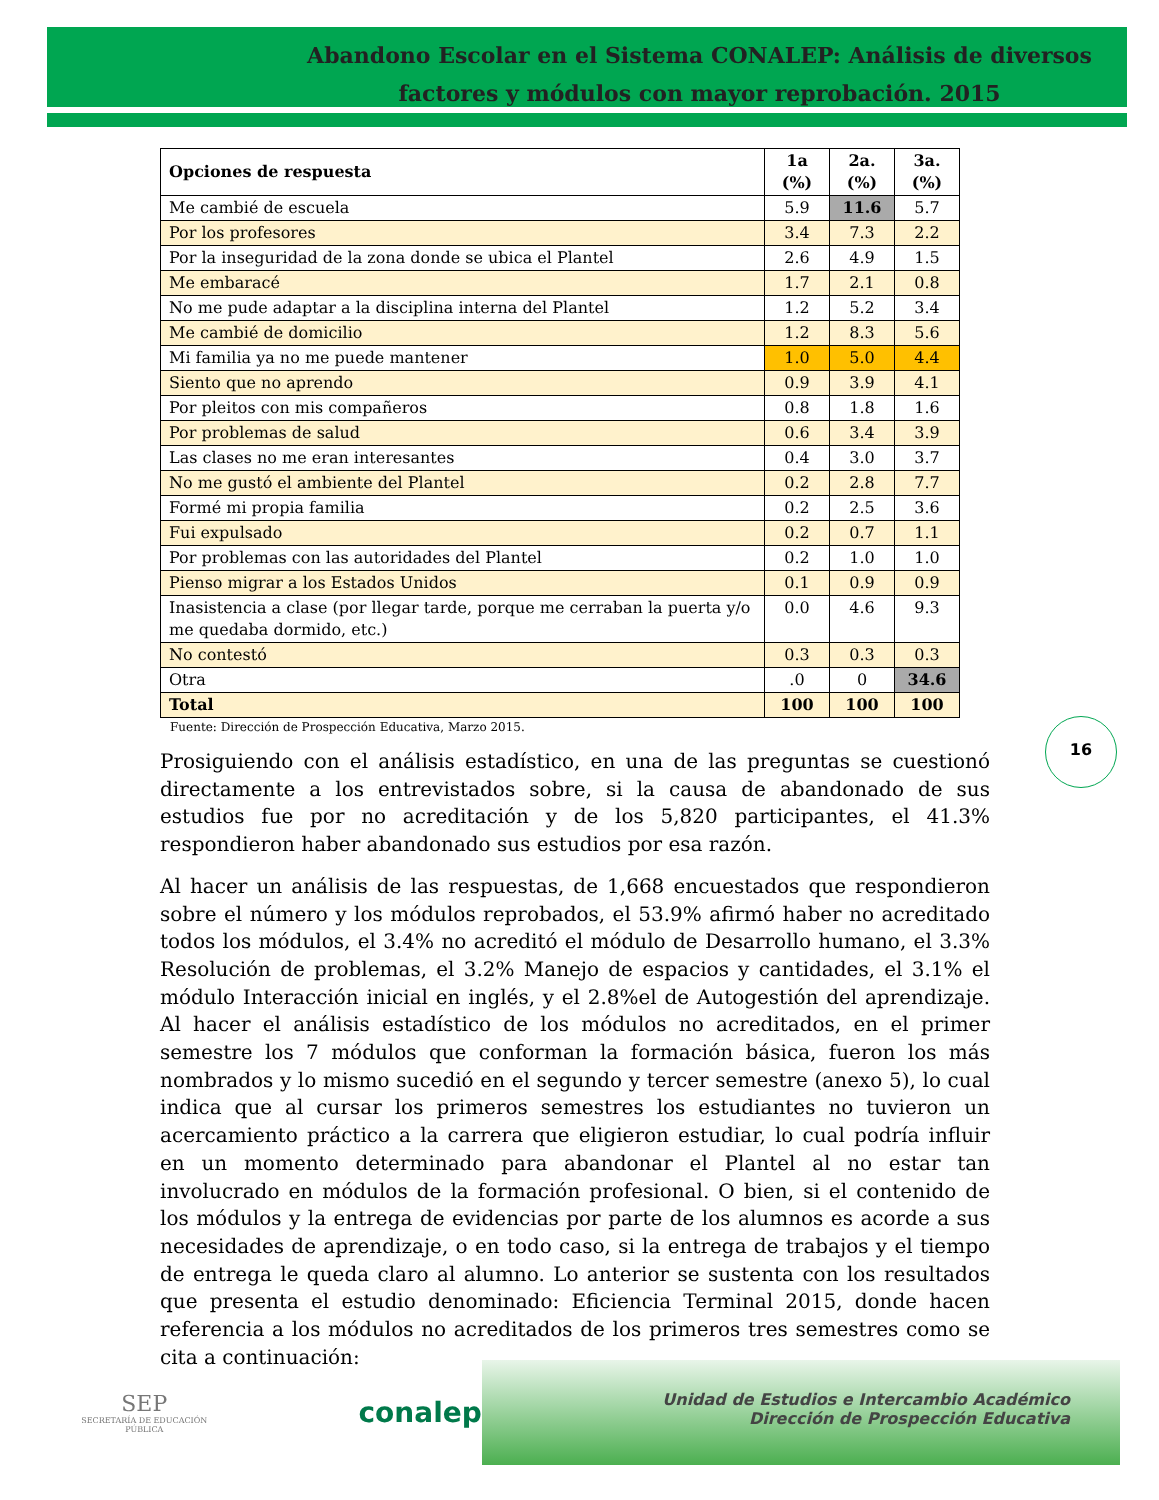Abandono Escolar en el Sistema CONALEP: Análisis de diversos
factores y módulos con mayor reprobación. 2015
| Opciones de respuesta | 1a (%) | 2a. (%) | 3a. (%) |
| --- | --- | --- | --- |
| Me cambié de escuela | 5.9 | 11.6 | 5.7 |
| Por los profesores | 3.4 | 7.3 | 2.2 |
| Por la inseguridad de la zona donde se ubica el Plantel | 2.6 | 4.9 | 1.5 |
| Me embaracé | 1.7 | 2.1 | 0.8 |
| No me pude adaptar a la disciplina interna del Plantel | 1.2 | 5.2 | 3.4 |
| Me cambié de domicilio | 1.2 | 8.3 | 5.6 |
| Mi familia ya no me puede mantener | 1.0 | 5.0 | 4.4 |
| Siento que no aprendo | 0.9 | 3.9 | 4.1 |
| Por pleitos con mis compañeros | 0.8 | 1.8 | 1.6 |
| Por problemas de salud | 0.6 | 3.4 | 3.9 |
| Las clases no me eran interesantes | 0.4 | 3.0 | 3.7 |
| No me gustó el ambiente del Plantel | 0.2 | 2.8 | 7.7 |
| Formé mi propia familia | 0.2 | 2.5 | 3.6 |
| Fui expulsado | 0.2 | 0.7 | 1.1 |
| Por problemas con las autoridades del Plantel | 0.2 | 1.0 | 1.0 |
| Pienso migrar a los Estados Unidos | 0.1 | 0.9 | 0.9 |
| Inasistencia a clase (por llegar tarde, porque me cerraban la puerta y/o me quedaba dormido, etc.) | 0.0 | 4.6 | 9.3 |
| No contestó | 0.3 | 0.3 | 0.3 |
| Otra | .0 | 0 | 34.6 |
| Total | 100 | 100 | 100 |
Fuente: Dirección de Prospección Educativa, Marzo 2015.
16
Prosiguiendo con el análisis estadístico, en una de las preguntas se cuestionó directamente a los entrevistados sobre, si la causa de abandonado de sus estudios fue por no acreditación y de los 5,820 participantes, el 41.3% respondieron haber abandonado sus estudios por esa razón.
Al hacer un análisis de las respuestas, de 1,668 encuestados que respondieron sobre el número y los módulos reprobados, el 53.9% afirmó haber no acreditado todos los módulos, el 3.4% no acreditó el módulo de Desarrollo humano, el 3.3% Resolución de problemas, el 3.2% Manejo de espacios y cantidades, el 3.1% el módulo Interacción inicial en inglés, y el 2.8%el de Autogestión del aprendizaje. Al hacer el análisis estadístico de los módulos no acreditados, en el primer semestre los 7 módulos que conforman la formación básica, fueron los más nombrados y lo mismo sucedió en el segundo y tercer semestre (anexo 5), lo cual indica que al cursar los primeros semestres los estudiantes no tuvieron un acercamiento práctico a la carrera que eligieron estudiar, lo cual podría influir en un momento determinado para abandonar el Plantel al no estar tan involucrado en módulos de la formación profesional. O bien, si el contenido de los módulos y la entrega de evidencias por parte de los alumnos es acorde a sus necesidades de aprendizaje, o en todo caso, si la entrega de trabajos y el tiempo de entrega le queda claro al alumno. Lo anterior se sustenta con los resultados que presenta el estudio denominado: Eficiencia Terminal 2015, donde hacen referencia a los módulos no acreditados de los primeros tres semestres como se cita a continuación:
SEP
SECRETARÍA DE EDUCACIÓN PÚBLICA
conalep
Unidad de Estudios e Intercambio Académico
Dirección de Prospección Educativa